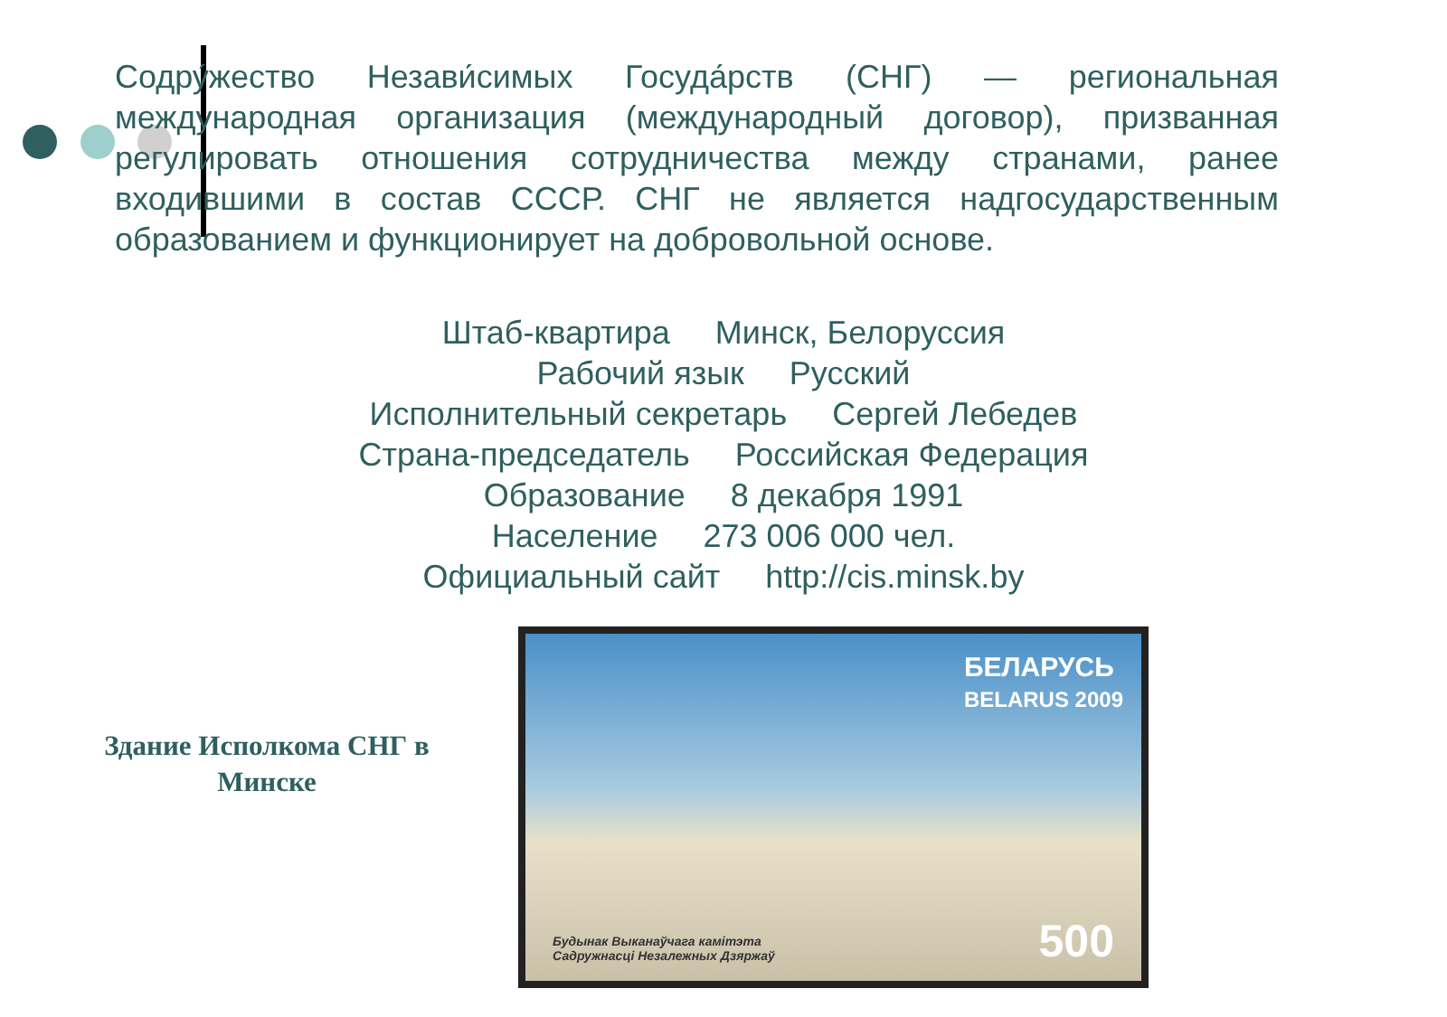Содру́жество Незави́симых Госуда́рств (СНГ) — региональная международная организация (международный договор), призванная регулировать отношения сотрудничества между странами, ранее входившими в состав СССР. СНГ не является надгосударственным образованием и функционирует на добровольной основе.
Штаб-квартира Минск, Белоруссия
Рабочий язык Русский
Исполнительный секретарь Сергей Лебедев
Страна-председатель Российская Федерация
Образование 8 декабря 1991
Население 273 006 000 чел.
Официальный сайт http://cis.minsk.by
Здание Исполкома СНГ в Минске
БЕЛАРУСЬ
BELARUS 2009
Будынак Выканаўчага камітэта
Садружнасці Незалежных Дзяржаў
500